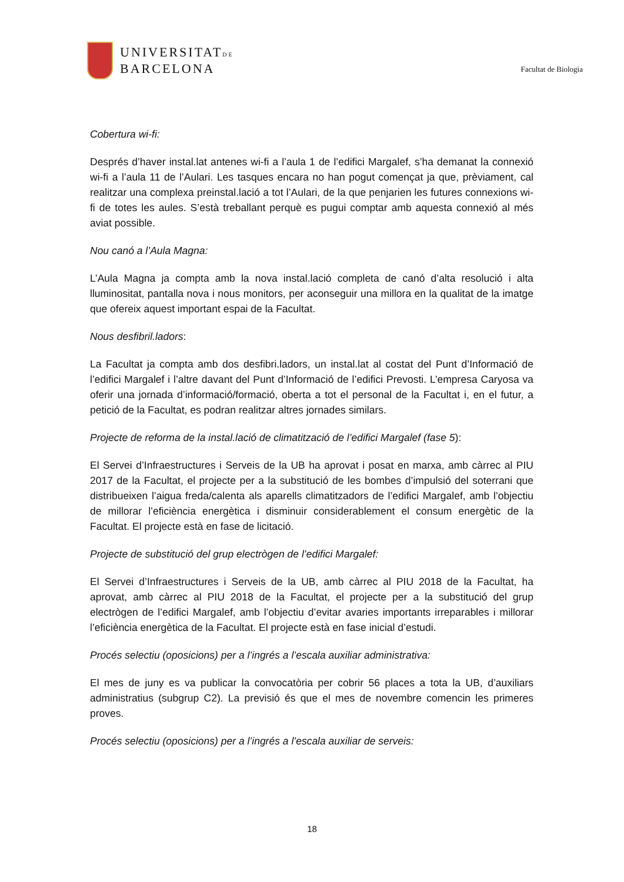UNIVERSITATDE
BARCELONA
Facultat de Biologia
Cobertura wi-fi:
Després d’haver instal.lat antenes wi-fi a l’aula 1 de l’edifici Margalef, s’ha demanat la connexió wi-fi a l’aula 11 de l’Aulari. Les tasques encara no han pogut començat ja que, prèviament, cal realitzar una complexa preinstal.lació a tot l’Aulari, de la que penjarien les futures connexions wi-fi de totes les aules. S’està treballant perquè es pugui comptar amb aquesta connexió al més aviat possible.
Nou canó a l’Aula Magna:
L’Aula Magna ja compta amb la nova instal.lació completa de canó d’alta resolució i alta lluminositat, pantalla nova i nous monitors, per aconseguir una millora en la qualitat de la imatge que ofereix aquest important espai de la Facultat.
Nous desfibril.ladors:
La Facultat ja compta amb dos desfibri.ladors, un instal.lat al costat del Punt d’Informació de l’edifici Margalef i l’altre davant del Punt d’Informació de l’edifici Prevosti. L’empresa Caryosa va oferir una jornada d’informació/formació, oberta a tot el personal de la Facultat i, en el futur, a petició de la Facultat, es podran realitzar altres jornades similars.
Projecte de reforma de la instal.lació de climatització de l’edifici Margalef (fase 5):
El Servei d’Infraestructures i Serveis de la UB ha aprovat i posat en marxa, amb càrrec al PIU 2017 de la Facultat, el projecte per a la substitució de les bombes d’impulsió del soterrani que distribueixen l’aigua freda/calenta als aparells climatitzadors de l’edifici Margalef, amb l’objectiu de millorar l’eficiència energètica i disminuir considerablement el consum energètic de la Facultat. El projecte està en fase de licitació.
Projecte de substitució del grup electrògen de l’edifici Margalef:
El Servei d’Infraestructures i Serveis de la UB, amb càrrec al PIU 2018 de la Facultat, ha aprovat, amb càrrec al PIU 2018 de la Facultat, el projecte per a la substitució del grup electrògen de l’edifici Margalef, amb l’objectiu d’evitar avaries importants irreparables i millorar l’eficiència energètica de la Facultat. El projecte està en fase inicial d’estudi.
Procés selectiu (oposicions) per a l’ingrés a l’escala auxiliar administrativa:
El mes de juny es va publicar la convocatòria per cobrir 56 places a tota la UB, d’auxiliars administratius (subgrup C2). La previsió és que el mes de novembre comencin les primeres proves.
Procés selectiu (oposicions) per a l’ingrés a l’escala auxiliar de serveis:
18